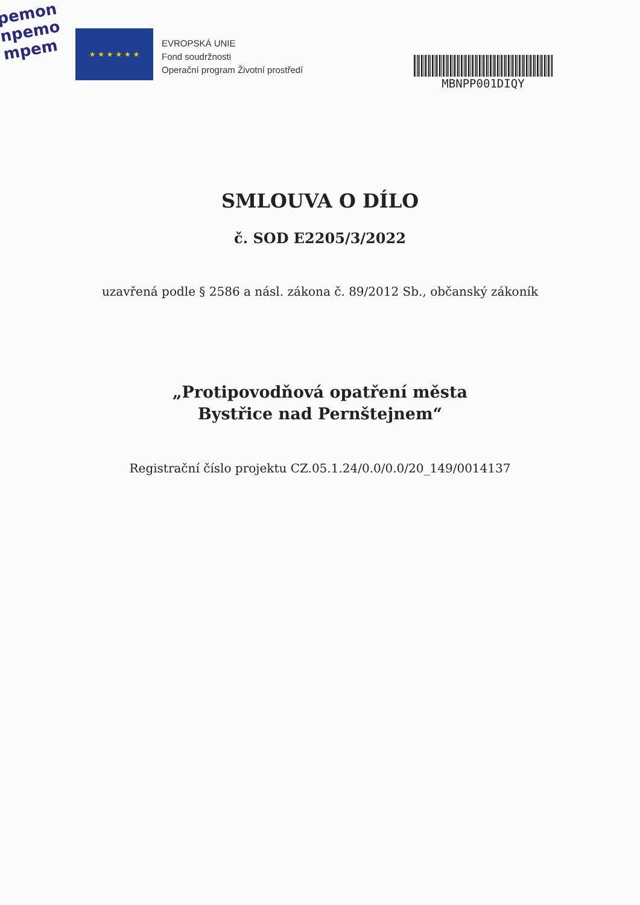pemon
npemo
mpem
★ ★ ★ ★ ★ ★
EVROPSKÁ UNIE
Fond soudržnosti
Operační program Životní prostředí
MBNPP001DIQY
SMLOUVA O DÍLO
č. SOD E2205/3/2022
uzavřená podle § 2586 a násl. zákona č. 89/2012 Sb., občanský zákoník
„Protipovodňová opatření města
Bystřice nad Pernštejnem“
Registrační číslo projektu CZ.05.1.24/0.0/0.0/20_149/0014137